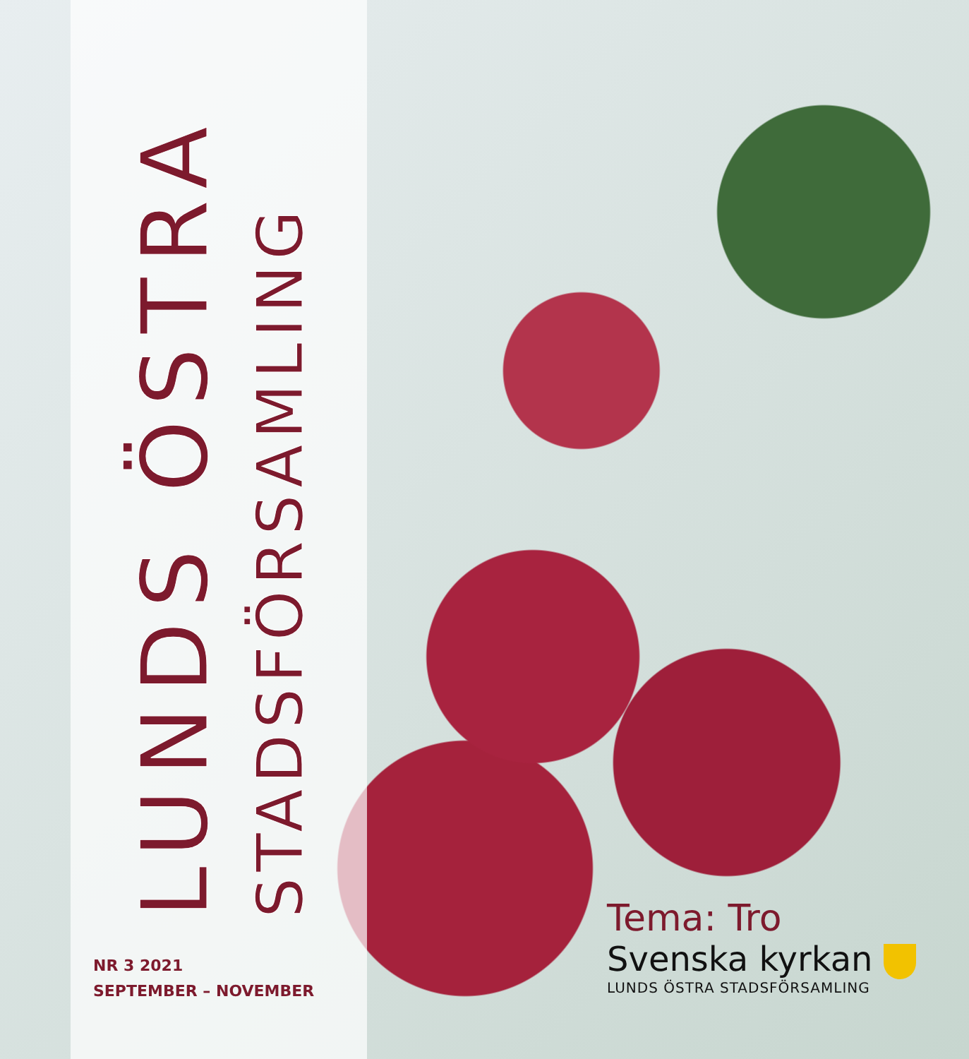LUNDS ÖSTRA
STADSFÖRSAMLING
NR 3 2021
SEPTEMBER – NOVEMBER
Tema: Tro
Svenska kyrkan
LUNDS ÖSTRA STADSFÖRSAMLING